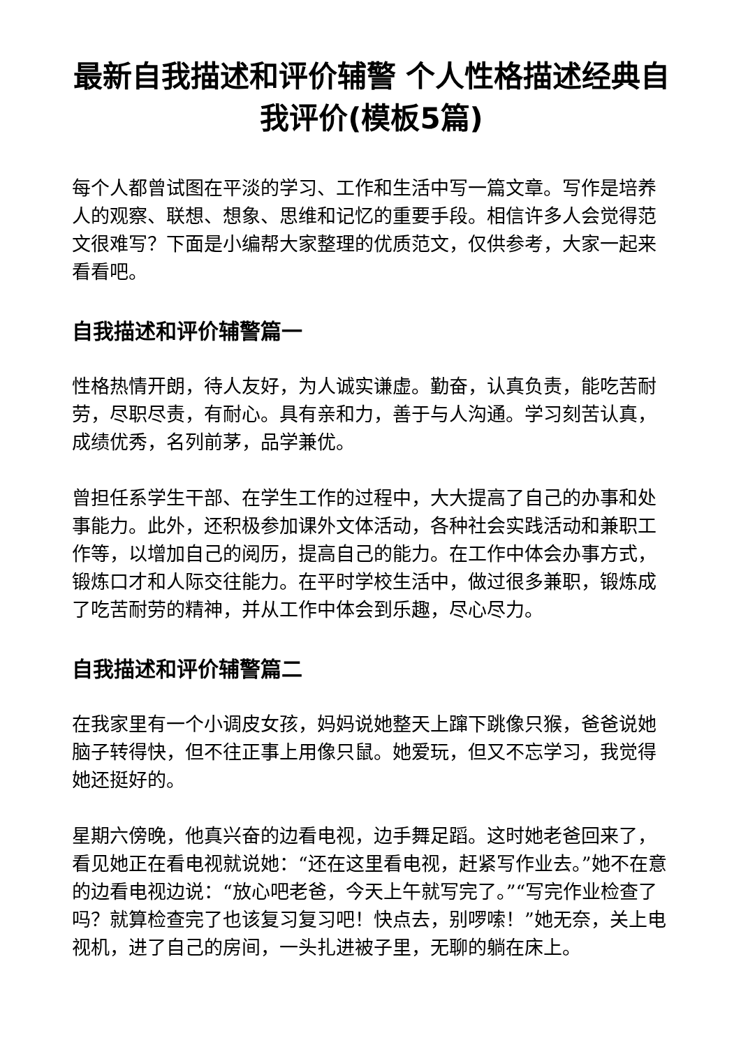最新自我描述和评价辅警 个人性格描述经典自我评价(模板5篇)
每个人都曾试图在平淡的学习、工作和生活中写一篇文章。写作是培养人的观察、联想、想象、思维和记忆的重要手段。相信许多人会觉得范文很难写？下面是小编帮大家整理的优质范文，仅供参考，大家一起来看看吧。
自我描述和评价辅警篇一
性格热情开朗，待人友好，为人诚实谦虚。勤奋，认真负责，能吃苦耐劳，尽职尽责，有耐心。具有亲和力，善于与人沟通。学习刻苦认真，成绩优秀，名列前茅，品学兼优。
曾担任系学生干部、在学生工作的过程中，大大提高了自己的办事和处事能力。此外，还积极参加课外文体活动，各种社会实践活动和兼职工作等，以增加自己的阅历，提高自己的能力。在工作中体会办事方式，锻炼口才和人际交往能力。在平时学校生活中，做过很多兼职，锻炼成了吃苦耐劳的精神，并从工作中体会到乐趣，尽心尽力。
自我描述和评价辅警篇二
在我家里有一个小调皮女孩，妈妈说她整天上蹿下跳像只猴，爸爸说她脑子转得快，但不往正事上用像只鼠。她爱玩，但又不忘学习，我觉得她还挺好的。
星期六傍晚，他真兴奋的边看电视，边手舞足蹈。这时她老爸回来了，看见她正在看电视就说她：“还在这里看电视，赶紧写作业去。”她不在意的边看电视边说：“放心吧老爸，今天上午就写完了。”“写完作业检查了吗？就算检查完了也该复习复习吧！快点去，别啰嗦！”她无奈，关上电视机，进了自己的房间，一头扎进被子里，无聊的躺在床上。